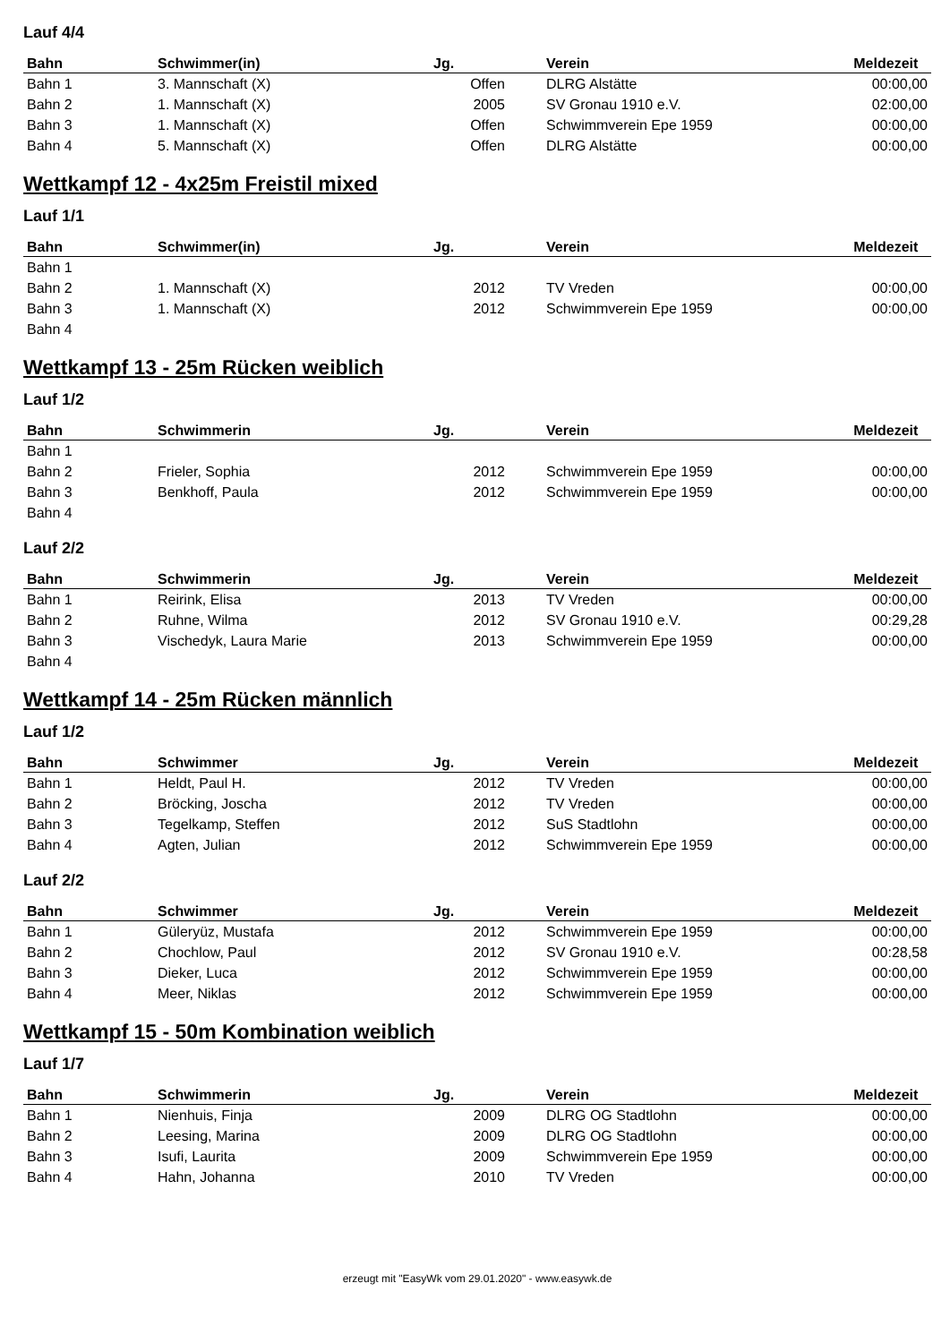Lauf 4/4
| Bahn | Schwimmer(in) | Jg. | Verein | Meldezeit |
| --- | --- | --- | --- | --- |
| Bahn 1 | 3. Mannschaft (X) | Offen | DLRG Alstätte | 00:00,00 |
| Bahn 2 | 1. Mannschaft (X) | 2005 | SV Gronau 1910 e.V. | 02:00,00 |
| Bahn 3 | 1. Mannschaft (X) | Offen | Schwimmverein Epe 1959 | 00:00,00 |
| Bahn 4 | 5. Mannschaft (X) | Offen | DLRG Alstätte | 00:00,00 |
Wettkampf 12 - 4x25m Freistil mixed
Lauf 1/1
| Bahn | Schwimmer(in) | Jg. | Verein | Meldezeit |
| --- | --- | --- | --- | --- |
| Bahn 1 | | | | |
| Bahn 2 | 1. Mannschaft (X) | 2012 | TV Vreden | 00:00,00 |
| Bahn 3 | 1. Mannschaft (X) | 2012 | Schwimmverein Epe 1959 | 00:00,00 |
| Bahn 4 | | | | |
Wettkampf 13 - 25m Rücken weiblich
Lauf 1/2
| Bahn | Schwimmerin | Jg. | Verein | Meldezeit |
| --- | --- | --- | --- | --- |
| Bahn 1 | | | | |
| Bahn 2 | Frieler, Sophia | 2012 | Schwimmverein Epe 1959 | 00:00,00 |
| Bahn 3 | Benkhoff, Paula | 2012 | Schwimmverein Epe 1959 | 00:00,00 |
| Bahn 4 | | | | |
Lauf 2/2
| Bahn | Schwimmerin | Jg. | Verein | Meldezeit |
| --- | --- | --- | --- | --- |
| Bahn 1 | Reirink, Elisa | 2013 | TV Vreden | 00:00,00 |
| Bahn 2 | Ruhne, Wilma | 2012 | SV Gronau 1910 e.V. | 00:29,28 |
| Bahn 3 | Vischedyk, Laura Marie | 2013 | Schwimmverein Epe 1959 | 00:00,00 |
| Bahn 4 | | | | |
Wettkampf 14 - 25m Rücken männlich
Lauf 1/2
| Bahn | Schwimmer | Jg. | Verein | Meldezeit |
| --- | --- | --- | --- | --- |
| Bahn 1 | Heldt, Paul H. | 2012 | TV Vreden | 00:00,00 |
| Bahn 2 | Bröcking, Joscha | 2012 | TV Vreden | 00:00,00 |
| Bahn 3 | Tegelkamp, Steffen | 2012 | SuS Stadtlohn | 00:00,00 |
| Bahn 4 | Agten, Julian | 2012 | Schwimmverein Epe 1959 | 00:00,00 |
Lauf 2/2
| Bahn | Schwimmer | Jg. | Verein | Meldezeit |
| --- | --- | --- | --- | --- |
| Bahn 1 | Güleryüz, Mustafa | 2012 | Schwimmverein Epe 1959 | 00:00,00 |
| Bahn 2 | Chochlow, Paul | 2012 | SV Gronau 1910 e.V. | 00:28,58 |
| Bahn 3 | Dieker, Luca | 2012 | Schwimmverein Epe 1959 | 00:00,00 |
| Bahn 4 | Meer, Niklas | 2012 | Schwimmverein Epe 1959 | 00:00,00 |
Wettkampf 15 - 50m Kombination weiblich
Lauf 1/7
| Bahn | Schwimmerin | Jg. | Verein | Meldezeit |
| --- | --- | --- | --- | --- |
| Bahn 1 | Nienhuis, Finja | 2009 | DLRG OG Stadtlohn | 00:00,00 |
| Bahn 2 | Leesing, Marina | 2009 | DLRG OG Stadtlohn | 00:00,00 |
| Bahn 3 | Isufi, Laurita | 2009 | Schwimmverein Epe 1959 | 00:00,00 |
| Bahn 4 | Hahn, Johanna | 2010 | TV Vreden | 00:00,00 |
erzeugt mit "EasyWk vom 29.01.2020" - www.easywk.de